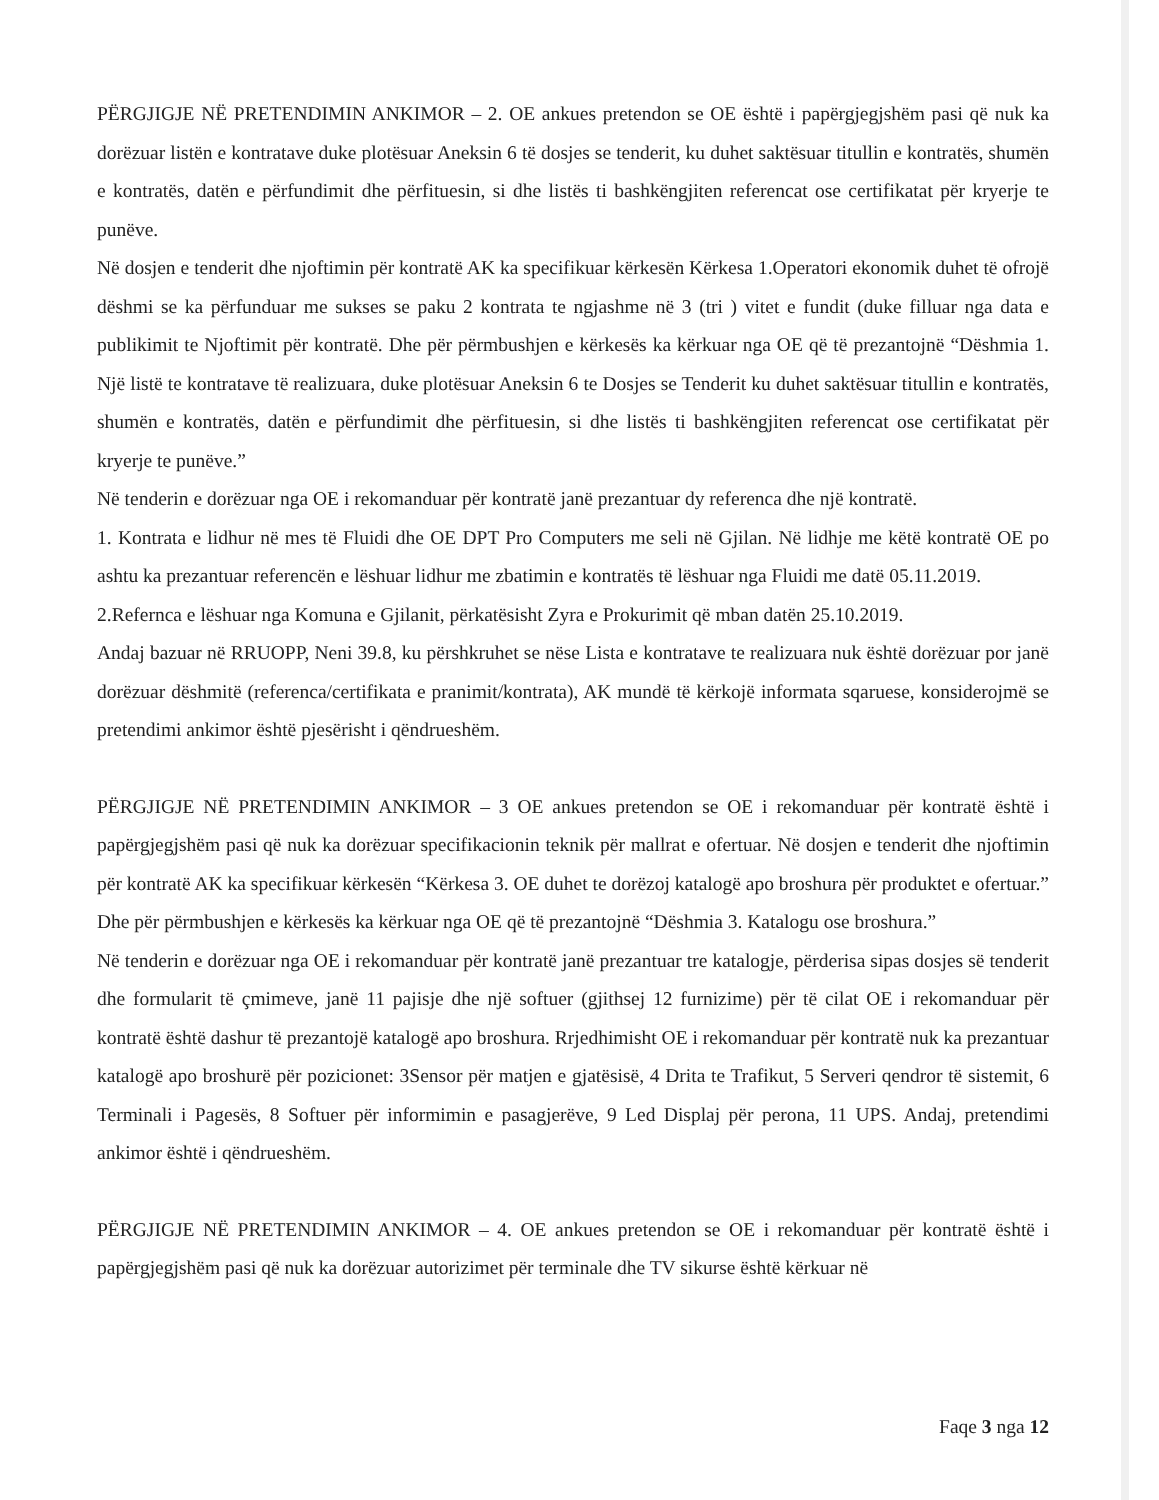PËRGJIGJE NË PRETENDIMIN ANKIMOR – 2. OE ankues pretendon se OE është i papërgjegjshëm pasi që nuk ka dorëzuar listën e kontratave duke plotësuar Aneksin 6 të dosjes se tenderit, ku duhet saktësuar titullin e kontratës, shumën e kontratës, datën e përfundimit dhe përfituesin, si dhe listës ti bashkëngjiten referencat ose certifikatat për kryerje te punëve.
Në dosjen e tenderit dhe njoftimin për kontratë AK ka specifikuar kërkesën Kërkesa 1.Operatori ekonomik duhet të ofrojë dëshmi se ka përfunduar me sukses se paku 2 kontrata te ngjashme në 3 (tri ) vitet e fundit (duke filluar nga data e publikimit te Njoftimit për kontratë. Dhe për përmbushjen e kërkesës ka kërkuar nga OE që të prezantojnë “Dëshmia 1. Një listë te kontratave të realizuara, duke plotësuar Aneksin 6 te Dosjes se Tenderit ku duhet saktësuar titullin e kontratës, shumën e kontratës, datën e përfundimit dhe përfituesin, si dhe listës ti bashkëngjiten referencat ose certifikatat për kryerje te punëve.”
Në tenderin e dorëzuar nga OE i rekomanduar për kontratë janë prezantuar dy referenca dhe një kontratë.
1. Kontrata e lidhur në mes të Fluidi dhe OE DPT Pro Computers me seli në Gjilan. Në lidhje me këtë kontratë OE po ashtu ka prezantuar referencën e lëshuar lidhur me zbatimin e kontratës të lëshuar nga Fluidi me datë 05.11.2019.
2.Refernca e lëshuar nga Komuna e Gjilanit, përkatësisht Zyra e Prokurimit që mban datën 25.10.2019.
Andaj bazuar në RRUOPP, Neni 39.8, ku përshkruhet se nëse Lista e kontratave te realizuara nuk është dorëzuar por janë dorëzuar dëshmitë (referenca/certifikata e pranimit/kontrata), AK mundë të kërkojë informata sqaruese, konsiderojmë se pretendimi ankimor është pjesërisht i qëndrueshëm.
PËRGJIGJE NË PRETENDIMIN ANKIMOR – 3 OE ankues pretendon se OE i rekomanduar për kontratë është i papërgjegjshëm pasi që nuk ka dorëzuar specifikacionin teknik për mallrat e ofertuar. Në dosjen e tenderit dhe njoftimin për kontratë AK ka specifikuar kërkesën “Kërkesa 3. OE duhet te dorëzoj katalogë apo broshura për produktet e ofertuar.” Dhe për përmbushjen e kërkesës ka kërkuar nga OE që të prezantojnë “Dëshmia 3. Katalogu ose broshura.”
Në tenderin e dorëzuar nga OE i rekomanduar për kontratë janë prezantuar tre katalogje, përderisa sipas dosjes së tenderit dhe formularit të çmimeve, janë 11 pajisje dhe një softuer (gjithsej 12 furnizime) për të cilat OE i rekomanduar për kontratë është dashur të prezantojë katalogë apo broshura. Rrjedhimisht OE i rekomanduar për kontratë nuk ka prezantuar katalogë apo broshurë për pozicionet: 3Sensor për matjen e gjatësisë, 4 Drita te Trafikut, 5 Serveri qendror të sistemit, 6 Terminali i Pagesës, 8 Softuer për informimin e pasagjerëve, 9 Led Displaj për perona, 11 UPS. Andaj, pretendimi ankimor është i qëndrueshëm.
PËRGJIGJE NË PRETENDIMIN ANKIMOR – 4. OE ankues pretendon se OE i rekomanduar për kontratë është i papërgjegjshëm pasi që nuk ka dorëzuar autorizimet për terminale dhe TV sikurse është kërkuar në
Faqe 3 nga 12